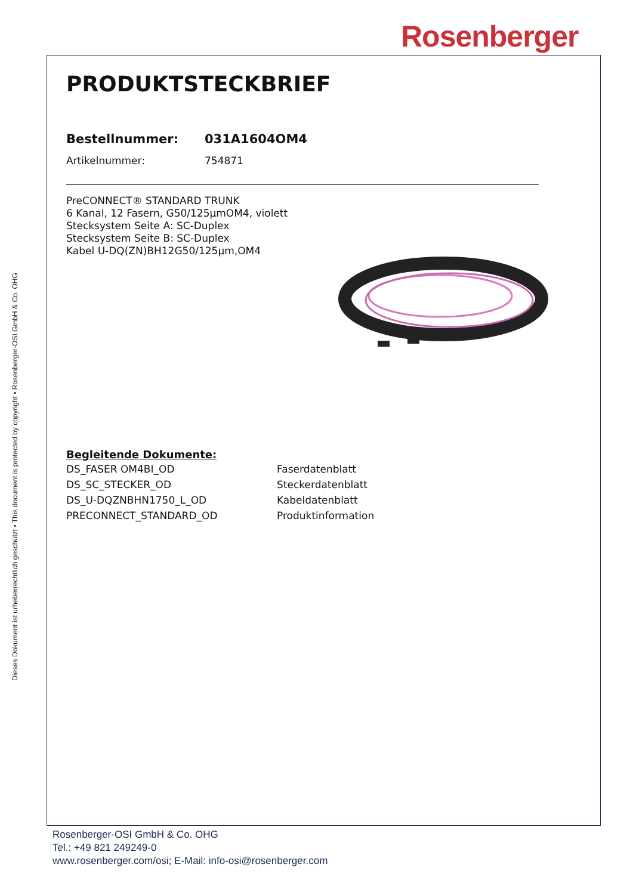Rosenberger
Dieses Dokument ist urheberrechtlich geschützt • This document is protected by copyright • Rosenberger-OSI GmbH & Co. OHG
PRODUKTSTECKBRIEF
| Bestellnummer: | 031A1604OM4 |
| Artikelnummer: | 754871 |
PreCONNECT® STANDARD TRUNK
6 Kanal, 12 Fasern, G50/125µmOM4, violett
Stecksystem Seite A: SC-Duplex
Stecksystem Seite B: SC-Duplex
Kabel U-DQ(ZN)BH12G50/125µm,OM4
Begleitende Dokumente:
| DS_FASER OM4BI_OD | Faserdatenblatt |
| DS_SC_STECKER_OD | Steckerdatenblatt |
| DS_U-DQZNBHN1750_L_OD | Kabeldatenblatt |
| PRECONNECT_STANDARD_OD | Produktinformation |
Rosenberger-OSI GmbH & Co. OHG
Tel.: +49 821 249249-0
www.rosenberger.com/osi; E-Mail: info-osi@rosenberger.com